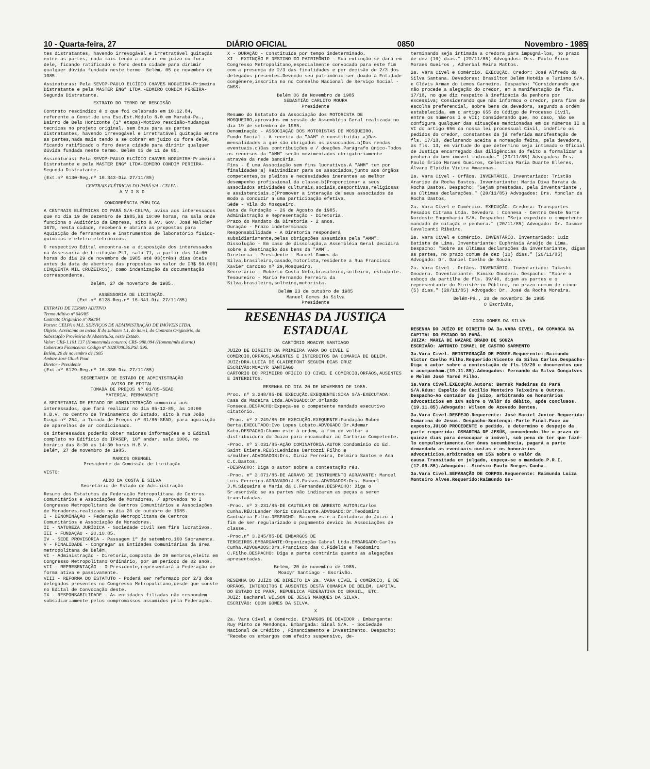10 - Quarta-feira, 27 DIÁRIO OFICIAL 0850 Novembro - 1985
tes distratantes, havendo irrevogável e irretratável quitação entre as partes, nada mais tendo a cobrar em juízo ou fora dele, ficando ratificado o foro desta cidade para dirimir qualquer dúvida fundada neste termo. Belém, 05 de novembro de 1985.
Assinaturas: Pela SEVOP-PAULO ELCÍDIO CHAVES NOGUEIRA-Primeira Distratante e pela MASTER ENGª LTDA.-EDMIRO CONDIM PEREIRA-Segunda Distratante.
EXTRATO DO TERMO DE RESCISÃO
Contrato rescindido é o que foi celebrado em 10.12.84, referente a Const.de uma Esc.Est.Módulo 8.0 em Marabá-Pa., Bairro de Belo Horizonte (1ª etapa)-Motivo rescisão-Mudanças tecnicas no projeto original, sem ônus para as partes distratantes, havendo irrevogável e irretratável quitação entre as partes,nada mais tendo a se cobrar em juízo ou fora dele, ficando ratificado o foro desta cidade para dirimir qualquer dúvida fundada neste termo. Belém 05 de 11 de 85.
Assinaturas: Pela SEVOP-PAULO ELCÍDIO CHAVES NOGUEIRA-Primeira Distratante e pela MASTER ENGª LTDA-EDMIRO CONDIM PEREIRA-Segunda Distratante.
(Ext.nº 6130-Reg.nº 16.343-Dia 27/11/85)
CENTRAIS ELÉTRICAS DO PARÁ S/A - CELPA -
A V I S O
CONCORRÊNCIA PÚBLICA
A CENTRAIS ELÉTRICAS DO PARÁ S/A-CELPA, avisa aos interessados que no dia 19 de dezembro de 1985,às 10:00 horas, na sala onde funciona o Auditório da Empresa, sito à Av. Gov. José Malcher 1670, nesta cidade, receberá e abrirá as propostas para Aquisição de ferramentas e instrumentos de laboratório físico-químicos e eletro-eletrônicos.
O respectivo Edital encontra-se a disposição dos interessados na Assessoria de Licitação-PLI, sala 71, a partir das 14:00 horas do dia 29 de novembro de 1985 até 03(três) dias úteis antes da data de abertura das propostas no valor de CR$ 50.000( CINQUENTA MIL CRUZEIROS), como indenização da documentação correspondente.
Belém, 27 de novembro de 1985.
ASSESSORIA DE LICITAÇÃO.
(Ext.nº 6128-Reg.nº 16.341-Dia 27/11/85)
EXTRATO DE TERMO ADITIVO
Termo Aditivo nº 046/85
Contrato Originário nº 060/84
Partes: CELPA x M.L. SERVIÇOS DE ADMINISTRAÇÃO DE IMÓVEIS LTDA.
Objeto: Acréscimo ao inciso II do subitem 1.1, do item I, do Contrato Originário, da Subestação Provisória de Abaetetuba, neste Estado.
Valor: CR$-1.101.137 (Homem/mês noturno) CR$- 988.094 (Homem/mês diurno)
Cobertura Financeira: Código nº 1028700056.PSI. 596.
Belém, 20 de novembro de 1985
Ambire José Gluck Paul
Diretor - Presidente
(Ext.nº 6129-Reg.nº 16.380-Dia 27/11/85)
SECRETARIA DE ESTADO DE ADMINISTRAÇÃO
AVISO DE EDITAL
TOMADA DE PREÇOS Nº 01/85-SEAD
MATERIAL PERMANENTE
A SECRETARIA DE ESTADO DE ADMINISTRAÇÃO comunica aos interessados, que fará realizar no dia 05-12-85, às 10:00 H.B.V. no Centro de Treinamento do Estado, sito à rua João Diogo nº 254, a Tomada de Preços nº 01/85-SEAD, para aquisição de aparelhos de ar condicionado.
Os interessados poderão obter maiores informações e o Edital completo no Edifício do IPASEP, 10º andar, sala 1006, no horário das 8:30 às 14:30 horas H.B.V.
Belém, 27 de novembro de 1985.
MARCOS ORENGEL
Presidente da Comissão de Licitação
VISTO:
ALDO DA COSTA E SILVA
Secretário de Estado de Administração
Resumo dos Estatutos da Federação Metropolitana de Centros Comunitários e Associações de Moradores, / aprovados no I Congresso Metropolitano de Centros Comunitários e Associações de Moradores,realizado no dia 20 de outubro de 1985.
I - DENOMINAÇÃO - Federação Metropolitana de Centros Comunitários e Associação de Moradores.
II - NATUREZA JURÍDICA - Sociedade Civil sem fins lucrativos.
III - FUNDAÇÃO - 20.10.85.
IV - SEDE PROVISÓRIA - Passagem 1º de setembro,160 Sacramenta.
V - FINALIDADE - Congregar as Entidades Comunitárias da área metropolitana de Belém.
VI - Administração - Diretoria,composta de 29 membros,eleita em Congresso Metropolitano Ordinário, por um período de 02 anos.
VII - REPRESENTAÇÃO - O Presidente,representará a Federação de forma ativa e passivamente.
VIII - REFORMA DO ESTATUTO - Poderá ser reformado por 2/3 dos delegados presentes no Congresso Metropolitano,desde que conste no Edital de Convocação deste.
IX - RESPONSABILIDADE - As entidades filiadas não respondem subsidiariamente pelos compromissos assumidos pela Federação.
X - DURAÇÃO - Constituída por tempo indeterminado.
XI - EXTINÇÃO E DESTINO DO PATRIMÔNIO - Sua extinção se dará em Congresso Metropolitano,especialmente convocado para este fim com a presença de 2/3 das finalidades e por decisão de 2/3 dos delegados presentes.Devendo seu patrimônio ser doado à Entidade congênere,inscrita no no Conselho Nacional de Serviço Social - CNSS.
Belém 06 de Novembro de 1985
SEBASTIÃO CARLITO MOURA
Presidente
Resumo do Estatuto da Associação dos MOTORISTA DE MOSQUEIRO,aprovados em sessão de Assembléia Geral realizada no dia 19 de setembro de 1985.
Denominação - ASSOCIAÇÃO DOS MOTORISTAS DE MOSQUEIRO.
Fundo Social - A receita da "AAM" é constituída: a)Das mensalidades a que são obrigados os associados.b)Das rendas eventuais.c)Das contribuições e / doações.Parágrafo único-Todos os recursos da "AMM" serão movimentados obrigatoriamente através da rede bancária.
Fins - É uma Associação sem fins lucrativos.A "AMM" tem por finalidades:a) Reivindicar para os associados,junto aos órgãos competentes,os pleitos e necessidades inerentes ao melhor desempenho profissional da classe.b)Proporcionar a seus associados atividades culturais,sociais,desportivas,religiosas e assistenciais.c)Promover a interação de seus associados de modo a conduzir a uma participação efetiva.
Séde - Vila do Mosqueiro.
Data da Fundação - 26 de Agosto de 1985.
Administração e Representação - Diretoria.
Prazo do Mandato da Diretoria - 2 anos.
Duração - Prazo indeterminado
Responsabilidade - A Diretoria responderá subsidiariamente,pelas obrigações assumidas pela "AMM".
Dissolução - Em caso de dissolução,a Assembléia Geral decidirá sobre a destinação dos bens da "AMM".
Diretoria - Presidente - Manoel Gomes da Silva,brasileiro,casado,motorista,residente a Rua Francisco Xavier Cardoso nº 29,Mosqueiro.
Secretário - Roberto Costa Neto,brasileiro,solteiro, estudante.
Tesoureiro - Mario Fernando Ferreira da Silva,brasileiro,solteiro,motorista.
Belém 23 de outubro de 1985
Manuel Gomes da Silva
Presidente
RESENHAS DA JUSTIÇA
ESTADUAL
CARTÓRIO MOACYR SANTIAGO
JUIZO DE DIREITO DA PRIMEIRA VARA DO CIVEL E COMÉRCIO,ÓRFÃOS,AUSENTES E INTERDITOS DA COMARCA DE BELÉM.
JUIZ:DRA.LUCIA DE CLAIREFONT SEGUIN DIAS CRUZ
ESCRIVÃO:MOACYR SANTIAGO
CARTÓRIO DO PRIMEIRO OFÍCIO DO CIVEL E COMÉRCIO,ÓRFÃOS,AUSENTES E INTERDITOS.
RESENHA DO DIA 20 DE NOVEMBRO DE 1985.
Proc. nº 3.248/85-DE EXECUÇÃO.EXEQUENTE:SIKA S/A-EXECUTADA: Casa da Madeira Ltda.ADVOGADO:Dr.Orlando Fonseca.DESPACHO:Expeça-se o competente mandado executivo citatório.
-Proc. nº 3.249/85-DE EXECUÇÃO.EXEQUENTE:Fundação Ruben Berta.EXECUTADO:Ivo Lopes Lobato.ADVOGADO:Dr.Ademar Kato.DESPACHO:Chamo este à ordem, a fim de voltar a distribuidora do Juizo para encaminhar ao Cartório Competente.
-Proc. nº 3.031/85-AÇÃO COMINATÓRIA.AUTOR:Condominio do Ed. Saint Etiene.RÉUS:Leónidas Bertozzi Filho e s/mulher.ADVOGADOS:Drs. Diniz Ferreira, Delmiro Santos e Ana C.C.Bastos.
-DESPACHO: Diga o autor sobre a contestação réu.
-Proc. nº 3.071/85-DE AGRAVO DE INSTRUMENTO AGRAVANTE: Manoel Luis Ferreira.AGRAVADO:J.S.Passos.ADVOGADOS:Drs. Manoel J.M.Siqueira e Maria da C.Fernandes.DESPACHO: Diga o Sr.escrivão se as partes não indicaram as peças a serem transladadas.
-Proc. nº 3.231/85-DE CAUTELAR DE ARRESTO AUTOR:Carlos Cunha.RÉU:Lander Roriz Cavalcante.ADVOGADO:Dr.Teodomiro Cantuária Filho.DESPACHO: Baixem este a Contadora do Juizo a fim de ser regularizado o pagamento devido às Associações de classe.
-Proc.nº 3.245/85-DE EMBARGOS DE TERCEIROS.EMBARGANTE:Organização Cabral Ltda.EMBARGADO:Carlos Cunha.ADVOGADOS:Drs.Francisco das C.Fidelis e Teodomiro C.Filho.DESPACHO: Diga a parte contrária quanto as alegações apresentadas.
Belém, 20 de novembro de 1985.
Moacyr Santiago - Escrivão.
RESENHA DO JUÍZO DE DIREITO DA 2a. VARA CÍVEL E COMÉRCIO, E DE ORFÃOS, INTERDITOS E AUSENTES DESTA COMARCA DE BELÉM, CAPITAL DO ESTADO DO PARÁ, REPUBLICA FEDERATIVA DO BRASIL, ETC.
JUIZ: Bacharel WILSON DE JESUS MARQUES DA SILVA.
ESCRIVÃO: ODON GOMES DA SILVA.
X
2a. Vara Cível e Comércio. EMBARGOS DE DEVEDOR . Embargante: Ruy Pinto de Mendonça. Embargada: Sinal S/A. - Sociedade Nacional de Crédito , Financiamento e Investimento. Despacho: "Recebo os embargos com efeito suspensivo, de-
terminando seja intimada a credora para impugná-los, no prazo de dez (10) dias." (20/11/85) Advogados: Drs. Paulo Érico Moraes Gueiros , Adherbal Meira Mattos.
2a. Vara Cível e Comércio. EXECUÇÃO. Credor: José Alfredo da Silva Santana. Devedores: Brasilton Belém Hotéis e Turismo S/A. e Clóvis Arman do Lemos Carneiro. Despacho: "Considerando que não procede a alegação do credor, em a manifestação de fls. 17/18, no que diz respeito à ineficácia da penhora por excessiva; Considerando que não informou o credor, para fins de escolha preferencial, sobre bens da devedora, segundo a ordem estabelecida, em o artigo 655 do Código de Processo Civil, entre os números I e VII; Considerando que, no caso, não se configura qualquer das situações mencionadas em os números II a VI do artigo 656 da nossa lei processual Civil, indefiro os pedidos do credor, constantes da já referida manifestação de fls. 17/18, declarando aceita a nomeação feita, pela devedora, às fls. 13, em virtude do que determino seja intimado o Oficial de Justiça encarregado das diligências do feito a formalizar a penhora do bem imóvel indicado." (20/11/85) Advogados: Drs. Paulo Érico Moraes Gueiros, Celestina Maria Duarte Elleres, Álvaro Elpidio Vieira Amazonas.
2a. Vara Cível - Orfãos. INVENTÁRIO. Inventariado: Tristão Araripe da Rocha Bastos. Inventariante: Maria Diva Barata da Rocha Bastos. Despacho: "Sejam prestadas, pela inventariante , as últimas declarações." (20/11/85) Advogados: Drs. Monclar da Rocha Bastos,
2a. Vara Cível e Comércio. EXECUÇÃO. Credora: Transportes Pesados Citrama Ltda. Devedora : Connesa - Centro Oeste Norte Nordeste Engenharia S/A. Despacho: "Seja expedido o competente mandado de citação e penhora." (20/11/85) Advogado: Dr. Iasmie Cavalcanti Ribeiro.
2a. Vara Cível e Comércio. INVENTÁRIO. Inventariado: Luiz Batista de Lima. Inventariante: Euphrásia Araújo de Lima. Despacho: "Sobre as últimas declarações da inventariante, digam as partes, no prazo comum de dez (10) dias." (20/11/85) Advogado: Dr. Daniel Coelho de Souza.
2a. Vara Cível - Orfãos. INVENTÁRIO. Inventariado: Takashi Onodera. Inventariante: Kimiko Onodera. Despacho: "Sobre o esboço da partilha de fls. 39/40, digam as partes e o representante do Ministério Público, no prazo comum de cinco (5) dias." (20/11/85) Advogado: Dr. José da Rocha Moreira.
Belém-Pá., 20 de novembro de 1985
O Escrivão,
ODON GOMES DA SILVA
RESENHA DO JUÍZO DE DIREITO DA 3a.VARA CIVEL, DA COMARCA DA CAPITAL DO ESTADO DO PARÁ.
JUIZA: MARIA DE NAZARE BRABO DE SOUZA
ESCRIVÃO: ANTONIO ISMAEL DE CASTRO SARMENTO
3a.Vara Civel. REINTEGRAÇÃO DE POSSE.Requerente:-Raimundo Victor Coelho Filho.Requerido:Vicente da Silva Carlos.Despacho- Diga o autor sobre a contestação de fls.19/20 e documentos que o acompanham.(19.11.85).Advogados: Fernando da Silva Gonçalves e Melém José Yared Filho.
3a.Vara Civel.EXECUÇÃO.Autora: Bernek Madeiras do Pará S/A.Réus: Espolio de Cecilio Monteiro Teixeira e Outros. Despacho-Ao contador do juízo, arbitrando os honorários advocaticios em 10% sobre o Valôr do débito, após conclusos.(19.11.85).Advogado: Wilson de Azevedo Bentes.
3a.Vara Civel.DESPEJO.Requerente: José Maciel Junior.Requerida: Osmarina de Jesus. Despacho-Sentença:-Parte Final.Face ao exposto,JULGO PROCEDENTE o pedido, e determino o despejo da parte requerida: OSMARINA DE JESÚS, concedendo-lhe o prazo de quinze dias para desocupar o imóvel, sob pena de ter que fazê-lo compulsoriamente.Com ônus sucumbência, pagará a parte demandada as eventuais custas e os honorários advocaticios,arbitrados em 15% sobre o valôr da causa.Transitada em julgado, expeça-se o mandado.P.R.I.(12.09.85).Advogado:--Sinésio Paulo Borges Cunha.
3a.Vara Civel.SEPARAÇÃO DE CORPOS.Requerente: Raimunda Luiza Monteiro Alves.Requerido:Raimundo Ge-